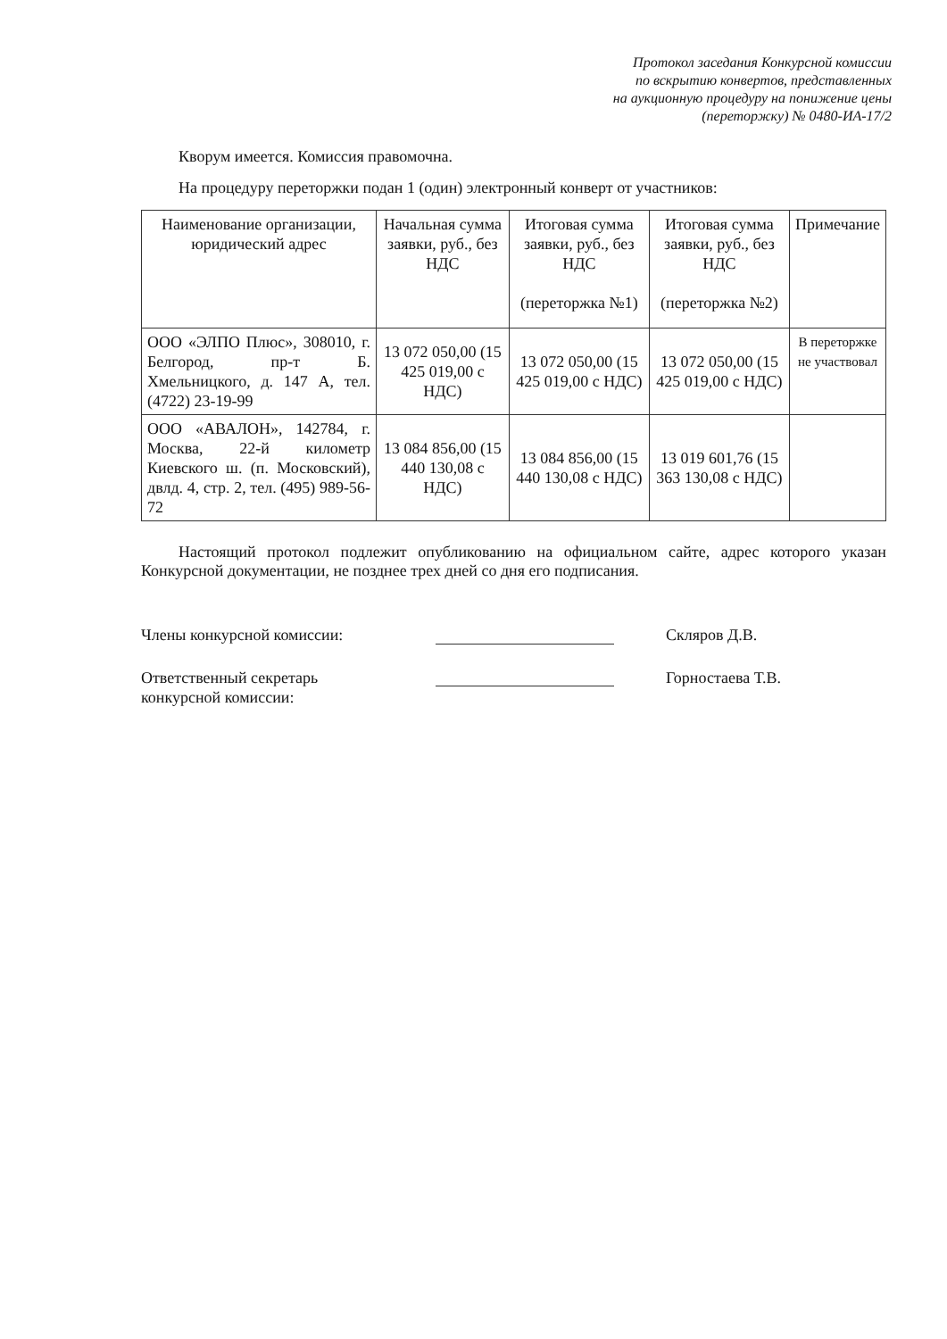Протокол заседания Конкурсной комиссии
по вскрытию конвертов, представленных
на аукционную процедуру на понижение цены
(переторжку) № 0480-ИА-17/2
Кворум имеется. Комиссия правомочна.
На процедуру переторжки подан 1 (один) электронный конверт от участников:
| Наименование организации, юридический адрес | Начальная сумма заявки, руб., без НДС | Итоговая сумма заявки, руб., без НДС (переторжка №1) | Итоговая сумма заявки, руб., без НДС (переторжка №2) | Примечание |
| ООО «ЭЛПО Плюс», 308010, г. Белгород, пр-т Б. Хмельницкого, д. 147 А, тел. (4722) 23-19-99 | 13 072 050,00 (15 425 019,00 с НДС) | 13 072 050,00 (15 425 019,00 с НДС) | 13 072 050,00 (15 425 019,00 с НДС) | В переторжке не участвовал |
| ООО «АВАЛОН», 142784, г. Москва, 22-й километр Киевского ш. (п. Московский), двлд. 4, стр. 2, тел. (495) 989-56-72 | 13 084 856,00 (15 440 130,08 с НДС) | 13 084 856,00 (15 440 130,08 с НДС) | 13 019 601,76 (15 363 130,08 с НДС) | |
Настоящий протокол подлежит опубликованию на официальном сайте, адрес которого указан Конкурсной документации, не позднее трех дней со дня его подписания.
Члены конкурсной комиссии: Скляров Д.В.
Ответственный секретарь
конкурсной комиссии:
Горностаева Т.В.